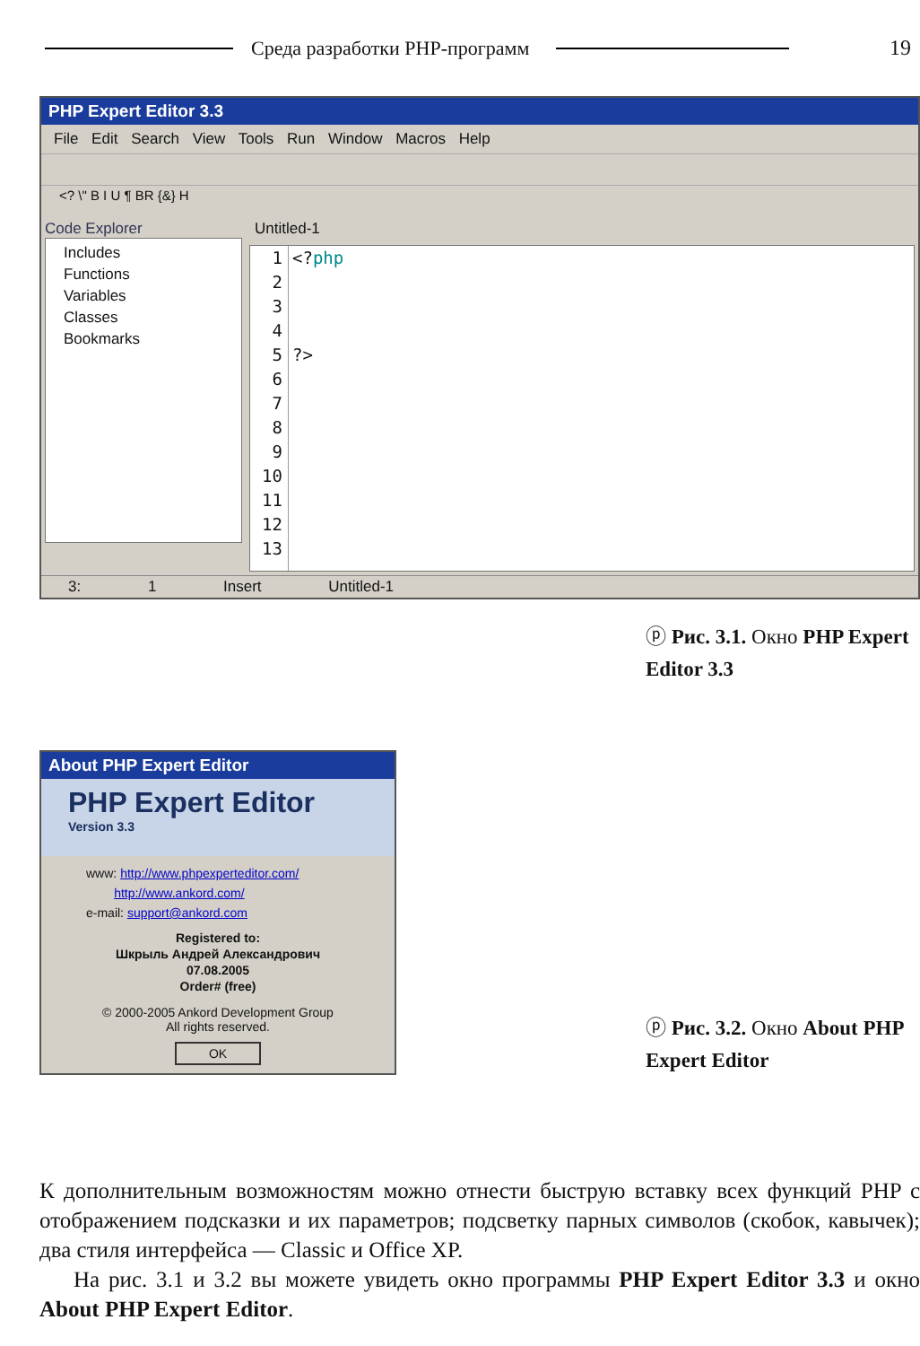Среда разработки PHP-программ 19
PHP Expert Editor 3.3
File Edit Search View Tools Run Window Macros Help
<? \" B I U ¶ BR {&} H
Code Explorer
Includes
Functions
Variables
Classes
Bookmarks
Untitled-1
1
2
3
4
5
6
7
8
9
10
11
12
13
<?php
?>
3: 1 Insert Untitled-1
ⓟ Рис. 3.1. Окно PHP Expert Editor 3.3
About PHP Expert Editor
PHP Expert Editor
Version 3.3
www: http://www.phpexperteditor.com/
http://www.ankord.com/
e-mail: support@ankord.com
Registered to:
Шкрыль Андрей Александрович
07.08.2005
Order# (free)
© 2000-2005 Ankord Development Group
All rights reserved.
OK
ⓟ Рис. 3.2. Окно About PHP Expert Editor
К дополнительным возможностям можно отнести быструю вставку всех функций PHP с отображением подсказки и их параметров; подсветку парных символов (скобок, кавычек); два стиля интерфейса — Classic и Office XP.
На рис. 3.1 и 3.2 вы можете увидеть окно программы PHP Expert Editor 3.3 и окно About PHP Expert Editor.